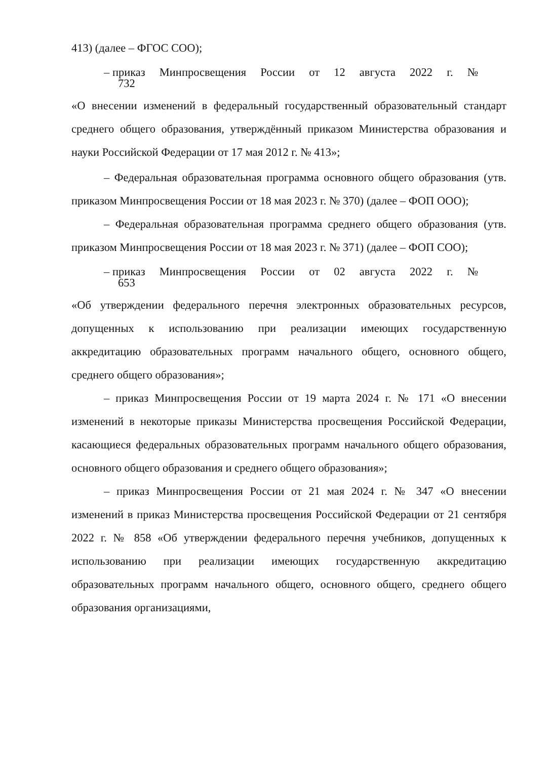413) (далее – ФГОС СОО);
– приказ Минпросвещения России от 12 августа 2022 г. №
732
«О внесении изменений в федеральный государственный образовательный стандарт среднего общего образования, утверждённый приказом Министерства образования и науки Российской Федерации от 17 мая 2012 г. № 413»;
– Федеральная образовательная программа основного общего образования (утв. приказом Минпросвещения России от 18 мая 2023 г. № 370) (далее – ФОП ООО);
– Федеральная образовательная программа среднего общего образования (утв. приказом Минпросвещения России от 18 мая 2023 г. № 371) (далее – ФОП СОО);
– приказ Минпросвещения России от 02 августа 2022 г. №
653
«Об утверждении федерального перечня электронных образовательных ресурсов, допущенных к использованию при реализации имеющих государственную аккредитацию образовательных программ начального общего, основного общего, среднего общего образования»;
– приказ Минпросвещения России от 19 марта 2024 г. № 171 «О внесении изменений в некоторые приказы Министерства просвещения Российской Федерации, касающиеся федеральных образовательных программ начального общего образования, основного общего образования и среднего общего образования»;
– приказ Минпросвещения России от 21 мая 2024 г. № 347 «О внесении изменений в приказ Министерства просвещения Российской Федерации от 21 сентября 2022 г. № 858 «Об утверждении федерального перечня учебников, допущенных к использованию при реализации имеющих государственную аккредитацию образовательных программ начального общего, основного общего, среднего общего образования организациями,